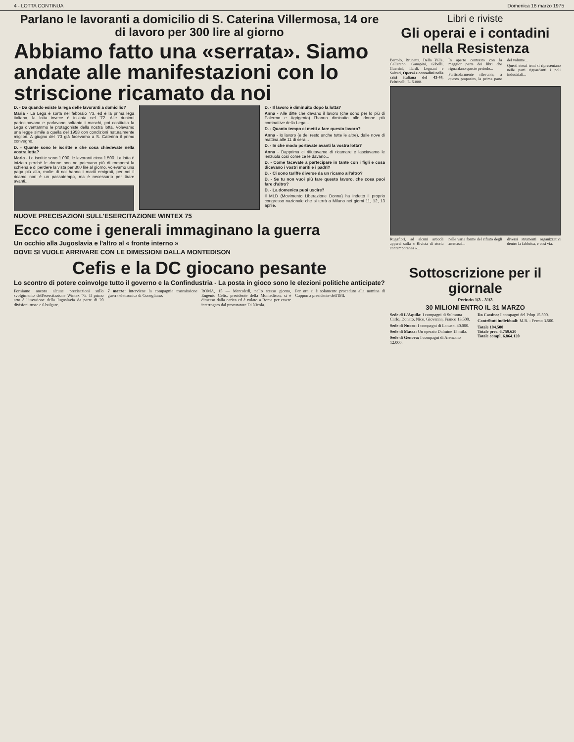4 - LOTTA CONTINUA Domenica 16 marzo 1975
Parlano le lavoranti a domicilio di S. Caterina Villermosa, 14 ore di lavoro per 300 lire al giorno
Abbiamo fatto una «serrata». Siamo andate alle manifestazioni con lo striscione ricamato da noi
D. - Da quando esiste la lega delle lavoranti a domicilio?
Maria - La Lega è sorta nel febbraio '73, ed è la prima lega italiana, la lotta invece è iniziata nel '72. Alle riunioni partecipavano e parlavano soltanto i maschi, poi costituita la Lega diventammo le protagoniste della nostra lotta. Volevamo una legge simile a quella del 1958 con condizioni naturalmente migliori. A giugno del '73 già facevamo a S. Caterina il primo convegno.
D. - Quante sono le iscritte e che cosa chiedevate nella vostra lotta?
Maria - Le iscritte sono 1.000, le lavoranti circa 1.500. La lotta è iniziata perché le donne non ne potevano più di rompersi la schiena e di perdere la vista per 300 lire al giorno, volevamo una paga più alta, molte di noi hanno i mariti emigrati, per noi il ricamo non è un passatempo, ma è necessario per tirare avanti...
D. - Il lavoro è diminuito dopo la lotta?
Anna - Alle ditte che davano il lavoro (che sono per lo più di Palermo e Agrigento) l'hanno diminuito alle donne più combattive della Lega...
D. - Quanto tempo ci metti a fare questo lavoro?
Anna - Io lavoro (e del resto anche tutte le altre), dalle nove di mattina alle 11 di sera...
D. - In che modo portavate avanti la vostra lotta?
Anna - Dapprima ci rifiutavamo di ricamare e lasciavamo le lenzuola così come ce le davano...
D. - Come facevate a partecipare in tante con i figli e cosa dicevano i vostri mariti e i padri?
D. - Ci sono tariffe diverse da un ricamo all'altro?
D. - Se tu non vuoi più fare questo lavoro, che cosa puoi fare d'altro?
D. - La domenica puoi uscire?
Il MLD (Movimento Liberazione Donna) ha indetto il proprio congresso nazionale che si terrà a Milano nei giorni 11, 12, 13 aprile.
NUOVE PRECISAZIONI SULL'ESERCITAZIONE WINTEX 75
Ecco come i generali immaginano la guerra
Un occhio alla Jugoslavia e l'altro al « fronte interno »
DOVE SI VUOLE ARRIVARE CON LE DIMISSIONI DALLA MONTEDISON
Cefis e la DC giocano pesante
Lo scontro di potere coinvolge tutto il governo e la Confindustria - La posta in gioco sono le elezioni politiche anticipate?
Forniamo ancora alcune precisazioni sullo svolgimento dell'esercitazione Wintex '75. Il primo atto è l'invasione della Jugoslavia da parte di 20 divisioni russe e 6 bulgare.
7 marzo: interviene la compagnia trasmissione guerra elettronica di Conegliano.
ROMA, 15 — Mercoledì, nello stesso giorno, Eugenio Cefis, presidente della Montedison, si è dimesso dalla carica ed è volato a Roma per essere interrogato dal procuratore Di Nicola.
Per ora si è solamente proceduto alla nomina di Cappon a presidente dell'IMI.
Libri e riviste
Gli operai e i contadini nella Resistenza
Bertolo, Brunetta, Della Valle, Gallerano, Ganapini, Gibelli, Guerrini, Ilardi, Legnani e Salvati, Operai e contadini nella crisi italiana del 43-44, Feltrinelli, L. 5.000.
In aperto contrasto con la maggior parte dei libri che riguardano questo periodo...
Particolarmente rilevante, a questo proposito, la prima parte del volume...
Questi stessi temi si ripresentano nelle parti riguardanti i poli industriali...
Rugafiori, ad alcuni articoli apparsi sulla « Rivista di storia contemporanea »...
nelle varie forme del rifiuto degli ammassi...
diversi strumenti organizzativi dentro la fabbrica, e così via.
Sottoscrizione per il giornale
Periodo 1/3 - 31/3
30 MILIONI ENTRO IL 31 MARZO
Sede di L'Aquila: I compagni di Sulmona Carlo, Donato, Nico, Giovanna, Franco 13.500.
Sede di Nuoro: I compagni di Lanusei 40.000.
Sede di Massa: Un operaio Dalmine 15 mila.
Sede di Genova: I compagni di Arenzano 12.000.
Da Cassino: I compagni del Pdup 15.500.
Contributi individuali: M.R. - Fermo 3.500.
Totale 104.500
Totale prec. 6.759.620
Totale compl. 6.864.120